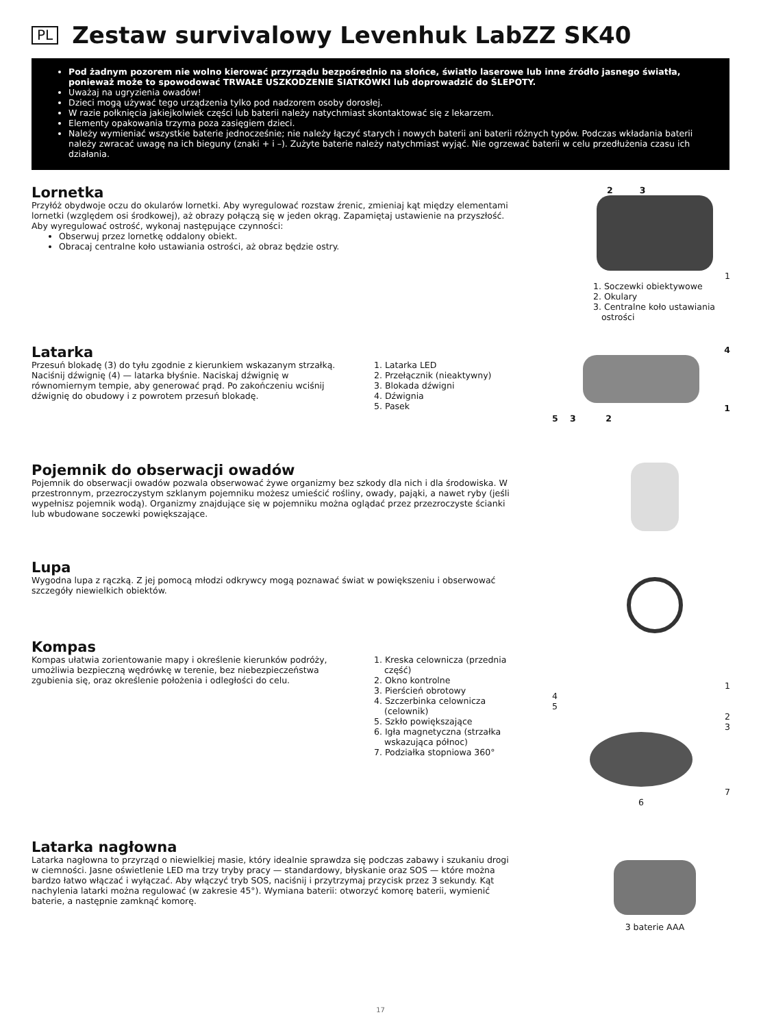PL
Zestaw survivalowy Levenhuk LabZZ SK40
Pod żadnym pozorem nie wolno kierować przyrządu bezpośrednio na słońce, światło laserowe lub inne źródło jasnego światła, ponieważ może to spowodować TRWAŁE USZKODZENIE SIATKÓWKI lub doprowadzić do ŚLEPOTY.
Uważaj na ugryzienia owadów!
Dzieci mogą używać tego urządzenia tylko pod nadzorem osoby dorosłej.
W razie połknięcia jakiejkolwiek części lub baterii należy natychmiast skontaktować się z lekarzem.
Elementy opakowania trzyma poza zasięgiem dzieci.
Należy wymieniać wszystkie baterie jednocześnie; nie należy łączyć starych i nowych baterii ani baterii różnych typów. Podczas wkładania baterii należy zwracać uwagę na ich bieguny (znaki + i –). Zużyte baterie należy natychmiast wyjąć. Nie ogrzewać baterii w celu przedłużenia czasu ich działania.
Lornetka
Przyłóż obydwoje oczu do okularów lornetki. Aby wyregulować rozstaw źrenic, zmieniaj kąt między elementami lornetki (względem osi środkowej), aż obrazy połączą się w jeden okrąg. Zapamiętaj ustawienie na przyszłość.
Aby wyregulować ostrość, wykonaj następujące czynności:
Obserwuj przez lornetkę oddalony obiekt.
Obracaj centralne koło ustawiania ostrości, aż obraz będzie ostry.
2 3
1
1. Soczewki obiektywowe
2. Okulary
3. Centralne koło ustawiania
ostrości
Latarka
Przesuń blokadę (3) do tyłu zgodnie z kierunkiem wskazanym strzałką. Naciśnij dźwignię (4) — latarka błyśnie. Naciskaj dźwignię w równomiernym tempie, aby generować prąd. Po zakończeniu wciśnij dźwignię do obudowy i z powrotem przesuń blokadę.
1. Latarka LED
2. Przełącznik (nieaktywny)
3. Blokada dźwigni
4. Dźwignia
5. Pasek
4
1
5 3 2
Pojemnik do obserwacji owadów
Pojemnik do obserwacji owadów pozwala obserwować żywe organizmy bez szkody dla nich i dla środowiska. W przestronnym, przezroczystym szklanym pojemniku możesz umieścić rośliny, owady, pająki, a nawet ryby (jeśli wypełnisz pojemnik wodą). Organizmy znajdujące się w pojemniku można oglądać przez przezroczyste ścianki lub wbudowane soczewki powiększające.
Lupa
Wygodna lupa z rączką. Z jej pomocą młodzi odkrywcy mogą poznawać świat w powiększeniu i obserwować szczegóły niewielkich obiektów.
Kompas
Kompas ułatwia zorientowanie mapy i określenie kierunków podróży, umożliwia bezpieczną wędrówkę w terenie, bez niebezpieczeństwa zgubienia się, oraz określenie położenia i odległości do celu.
1. Kreska celownicza (przednia część)
2. Okno kontrolne
3. Pierścień obrotowy
4. Szczerbinka celownicza (celownik)
5. Szkło powiększające
6. Igła magnetyczna (strzałka wskazująca północ)
7. Podziałka stopniowa 360°
1
4
5
2
3
7
6
Latarka nagłowna
Latarka nagłowna to przyrząd o niewielkiej masie, który idealnie sprawdza się podczas zabawy i szukaniu drogi w ciemności. Jasne oświetlenie LED ma trzy tryby pracy — standardowy, błyskanie oraz SOS — które można bardzo łatwo włączać i wyłączać. Aby włączyć tryb SOS, naciśnij i przytrzymaj przycisk przez 3 sekundy. Kąt nachylenia latarki można regulować (w zakresie 45°). Wymiana baterii: otworzyć komorę baterii, wymienić baterie, a następnie zamknąć komorę.
3 baterie AAA
17